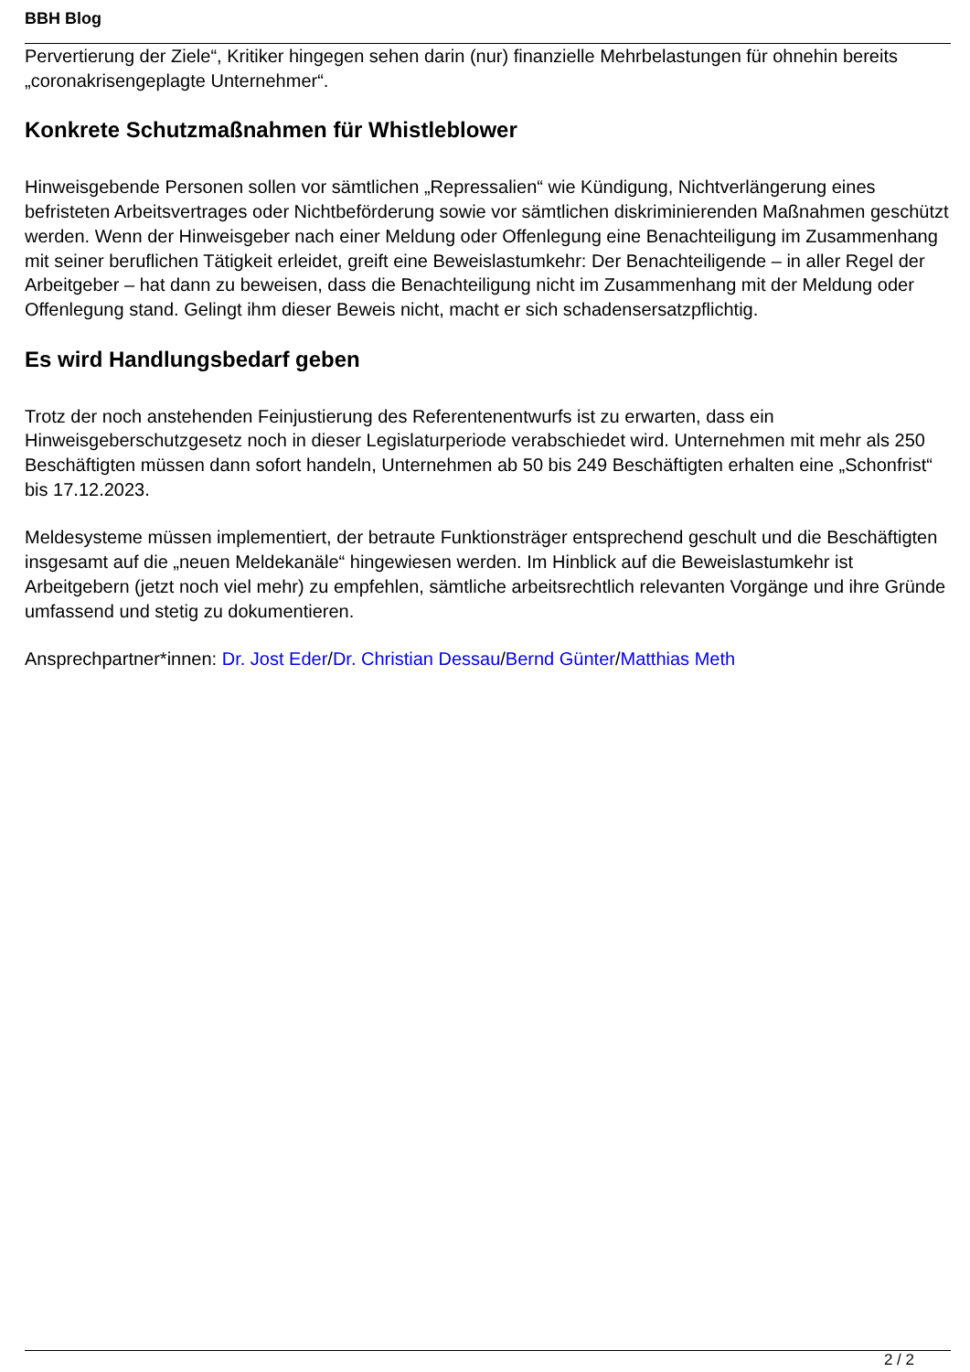BBH Blog
Pervertierung der Ziele“, Kritiker hingegen sehen darin (nur) finanzielle Mehrbelastungen für ohnehin bereits „coronakrisengeplagte Unternehmer“.
Konkrete Schutzmaßnahmen für Whistleblower
Hinweisgebende Personen sollen vor sämtlichen „Repressalien“ wie Kündigung, Nichtverlängerung eines befristeten Arbeitsvertrages oder Nichtbeförderung sowie vor sämtlichen diskriminierenden Maßnahmen geschützt werden. Wenn der Hinweisgeber nach einer Meldung oder Offenlegung eine Benachteiligung im Zusammenhang mit seiner beruflichen Tätigkeit erleidet, greift eine Beweislastumkehr: Der Benachteiligende – in aller Regel der Arbeitgeber – hat dann zu beweisen, dass die Benachteiligung nicht im Zusammenhang mit der Meldung oder Offenlegung stand. Gelingt ihm dieser Beweis nicht, macht er sich schadensersatzpflichtig.
Es wird Handlungsbedarf geben
Trotz der noch anstehenden Feinjustierung des Referentenentwurfs ist zu erwarten, dass ein Hinweisgeberschutzgesetz noch in dieser Legislaturperiode verabschiedet wird. Unternehmen mit mehr als 250 Beschäftigten müssen dann sofort handeln, Unternehmen ab 50 bis 249 Beschäftigten erhalten eine „Schonfrist“ bis 17.12.2023.
Meldesysteme müssen implementiert, der betraute Funktionsträger entsprechend geschult und die Beschäftigten insgesamt auf die „neuen Meldekanäle“ hingewiesen werden. Im Hinblick auf die Beweislastumkehr ist Arbeitgebern (jetzt noch viel mehr) zu empfehlen, sämtliche arbeitsrechtlich relevanten Vorgänge und ihre Gründe umfassend und stetig zu dokumentieren.
Ansprechpartner*innen: Dr. Jost Eder/Dr. Christian Dessau/Bernd Günter/Matthias Meth
2 / 2